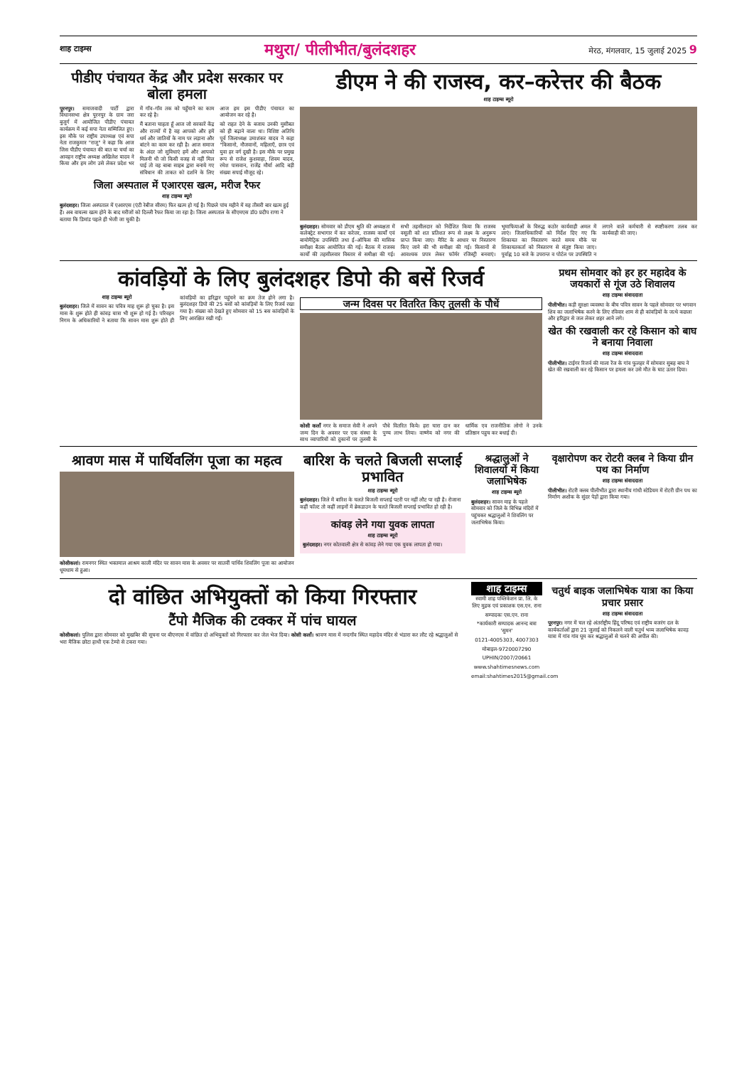शाह टाइम्स मथुरा/ पीलीभीत/बुलंदशहर मेरठ, मंगलवार, 15 जुलाई 2025 9
पीडीए पंचायत केंद्र और प्रदेश सरकार पर बोला हमला
पूरनपुर। समाजवादी पार्टी द्वारा विधानसभा क्षेत्र पूरनपुर के ग्राम जरा बुजुर्ग में आयोजित पीडीए पंचायत कार्यक्रम में कई सपा नेता सम्मिलित हुए। इस मौके पर राष्ट्रीय उपाध्यक्ष एवं सपा नेता राजकुमार "राजू" ने कहा कि आज जिस पीडीए पंचायत की बात या चर्चा का आवहन राष्ट्रीय अध्यक्ष अखिलेश यादव ने किया और हम लोग उसे लेकर प्रदेश भर में गाँव–गाँव तक को पहुँचाने का काम कर रहे है।
मैं बताना चाहता हूँ आज जो सरकारें केंद्र और राज्यों में है वह आपको और हमें धर्म और जातियों के नाम पर लड़ाना और बांटने का काम कर रही है। आज समाज के अंदर जो सुविधाएं हमें और आपको मिलनी थी जो किसी वजह से नहीं मिल पाई तो वह बाबा साहब द्वारा बनाये गए संविधान की ताकत को दर्शाने के लिए आज हम इस पीडीए पंचायत का आयोजन कर रहे है।
को राहत देने के बजाय उनकी मुसीबत को ही बढ़ाने वाला था। विशिष्ट अतिथि पूर्व जिलाध्यक्ष उमाशंकर यादव ने कहा "किसानो, नौजवानों, महिलाएँ, छात्र एवं युवा हर वर्ग दुखी है। इस मौके पर प्रमुख रूप से राजेश कुशवाहा, शिवम यादव, रमेश पासवान, राजेंद्र मौर्या आदि बड़ी संख्या सपाई मौजूद रहे।
जिला अस्पताल में एआरएस खत्म, मरीज रैफर
शाह टाइम्स ब्यूरो
बुलंदशहर। जिला अस्पताल में एआरएस (एंटी रेबीज सीरम) फिर खत्म हो गई है। पिछले पांच महीने में यह तीसरी बार खत्म हुई हैं। अब वायल्स खत्म होने के बाद मरीजों को दिल्ली रैफर किया जा रहा है। जिला अस्पताल के सीएमएस डॉ0 प्रदीप राणा ने बताया कि डिमांड पहले ही भेजी जा चुकी है।
डीएम ने की राजस्व, कर–करेत्तर की बैठक
शाह टाइम्स ब्यूरो
बुलंदशहर। सोमवार को डीएम श्रुति की अध्यक्षता में कलेक्ट्रेट सभागार में कर करेत्तर, राजस्व कार्यों एवं बायोमैट्रिक उपस्थिति तथा ई–ऑफिस की मासिक समीक्षा बैठक आयोजित की गई। बैठक में राजस्व कार्यों की तहसीलवार विस्तार से समीक्षा की गई। सभी तहसीलदार को निर्देशित किया कि राजस्व वसूली को शत प्रतिशत रूप से लक्ष्य के अनुरूप प्राप्त किया जाए। मैरिट के आधार पर निस्तारण किए जाने की भी समीक्षा की गई। किसानों से आवश्यक प्रपत्र लेकर फॉर्मर रजिस्ट्री बनवाएं। भूमाफियाओं के विरुद्ध कठोर कार्यवाही अमल में लाएं। जिलाधिकारियों को निर्देश दिए गए कि शिकायत का निस्तारण करते समय मौके पर शिकायतकर्ता को निस्तारण से संतुष्ट किया जाए। पूर्वाह्न 10 बजे के उपरान्त व पोर्टल पर उपस्थिति न लगाने वाले कर्मचारी से स्पष्टीकरण तलब कर कार्यवाही की जाए।
कांवड़ियों के लिए बुलंदशहर डिपो की बसें रिजर्व
शाह टाइम्स ब्यूरो
बुलंदशहर। जिले में सावन का पवित्र माह शुरू हो चुका है। इस मास के शुरू होते ही कांवड़ यात्रा भी शुरू हो गई है। परिवहन निगम के अधिकारियों ने बताया कि सावन मास शुरू होते ही कांवड़ियों का हरिद्वार पहुंचने का क्रम तेज होने लगा है। बुलंदशहर डिपो की 25 बसों को कांवड़ियों के लिए रिजर्व रखा गया है। संख्या को देखते हुए सोमवार को 15 बस कांवड़ियों के लिए आरक्षित रखी गईं।
जन्म दिवस पर वितरित किए तुलसी के पौधें
कोसी कलाँ नगर के समाज सेवी ने अपने जन्म दिन के अवसर पर एक संस्था के साथ व्यापारियों को दुकानों पर तुलसी के पौधे वितरित किये। हरा चारा दान कर पुण्य लाभ लिया। वाष्णेय को नगर की धार्मिक एव राजनीतिक लोगो ने उनके प्रतिष्ठान पहुच कर बधाई दी।
प्रथम सोमवार को हर हर महादेव के जयकारों से गूंज उठे शिवालय
शाह टाइम्स संवाददाता
पीलीभीत। कड़ी सुरक्षा व्यवस्था के बीच पवित्र सावन के पहले सोमवार पर भगवान शिव का जलाभिषेक करने के लिए रविवार शाम से ही कांवड़ियों के जत्थे कछला और हरिद्वार से जल लेकर शहर आने लगे।
खेत की रखवाली कर रहे किसान को बाघ ने बनाया निवाला
शाह टाइम्स संवाददाता
पीलीभीत। टाईगर रिजर्व की माला रेंज के गांव फुलहर में सोमवार सुबह बाघ ने खेत की रखवाली कर रहे किसान पर हमला कर उसे मौत के घाट उतार दिया।
श्रावण मास में पार्थिवलिंग पूजा का महत्व
कोसीकलां। रामनगर स्थित भक्तमाल आश्रम काली मंदिर पर सावन मास के अवसर पर सातवीं पार्थिव शिवलिंग पूजा का आयोजन धूमधाम से हुआ।
बारिश के चलते बिजली सप्लाई प्रभावित
शाह टाइम्स ब्यूरो
बुलंदशहर। जिले में बारिश के चलते बिजली सप्लाई पटरी पर नहीं लौट पा रही है। रोजाना कहीं फॉल्ट तो कहीं लाइनों में ब्रेकडाउन के चलते बिजली सप्लाई प्रभावित हो रही है।
कांवड़ लेने गया युवक लापता
शाह टाइम्स ब्यूरो
बुलंदशहर। नगर कोतवाली क्षेत्र से कांवड़ लेने गया एक युवक लापता हो गया।
श्रद्धालुओं ने शिवालयों में किया जलाभिषेक
शाह टाइम्स ब्यूरो
बुलंदशहर। सावन माह के पहले सोमवार को जिले के विभिन्न मंदिरों में पहुंचकर श्रद्धालुओं ने शिवलिंग पर जलाभिषेक किया।
वृक्षारोपण कर रोटरी क्लब ने किया ग्रीन पथ का निर्माण
शाह टाइम्स संवाददाता
पीलीभीत। रोटरी क्लब पीलीभीत द्वारा स्थानीय गांधी स्टेडियम में रोटरी ग्रीन पथ का निर्माण अशोक के सुंदर पेड़ों द्वारा किया गया।
दो वांछित अभियुक्तों को किया गिरफ्तार
टैंपो मैजिक की टक्कर में पांच घायल
कोसीकलां। पुलिस द्वारा सोमवार को मुखबिर की सूचना पर बीएनएस में वांछित दो अभियुक्तों को गिरफ्तार कर जेल भेज दिया। कोसी कलाँ। श्रावण मास में नन्दगाँव स्थित महादेव मंदिर से भंडारा कर लौट रहे श्रद्धालुओं से भरा मैजिक छोटा हाथी एक टेम्पो से टकरा गया।
शाह टाइम्स
स्वामी शाह पब्लिकेशन प्रा. लि. के लिए मुद्रक एवं प्रकाशक एस.एन. राना
सम्पादकः एस.एन. राना
*कार्यकारी सम्पादक आनन्द बत्रा 'सुमन'
0121-4005303, 4007303
मोबाइल-9720007290
UPHIN/2007/20661
www.shahtimesnews.com
email:shahtimes2015@gmail.com
चतुर्थ बाइक जलाभिषेक यात्रा का किया प्रचार प्रसार
शाह टाइम्स संवाददाता
पूरनपुर। नगर में चल रहे अंतर्राष्ट्रीय हिंदू परिषद एवं राष्ट्रीय बजरंग दल के कार्यकर्ताओं द्वारा 21 जुलाई को निकलने वाली चतुर्थ भव्य जलाभिषेक कावड़ यात्रा में गांव गांव घूम कर श्रद्धालुओं से चलने की अपील की।